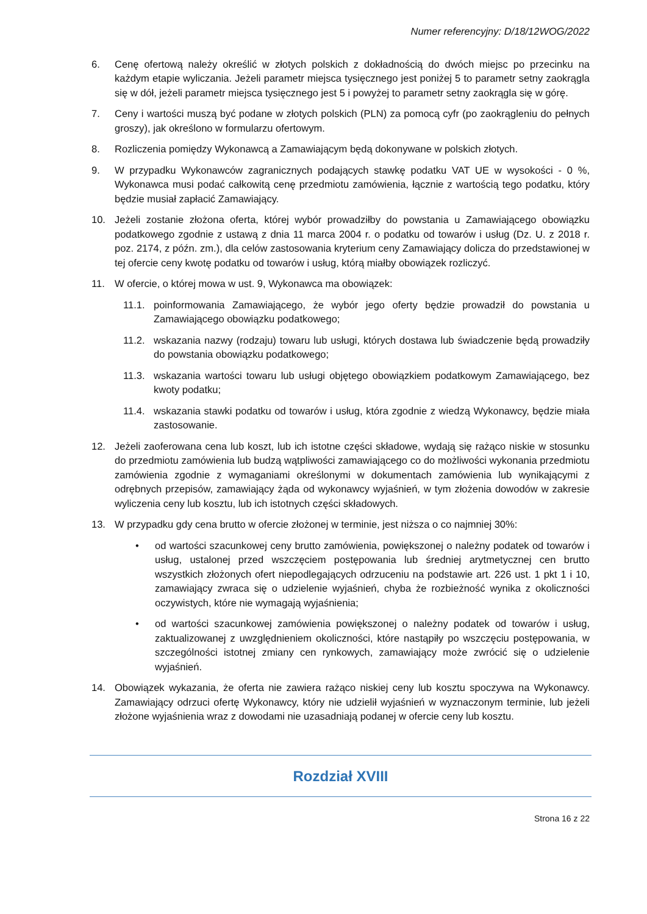Numer referencyjny: D/18/12WOG/2022
6. Cenę ofertową należy określić w złotych polskich z dokładnością do dwóch miejsc po przecinku na każdym etapie wyliczania. Jeżeli parametr miejsca tysięcznego jest poniżej 5 to parametr setny zaokrągla się w dół, jeżeli parametr miejsca tysięcznego jest 5 i powyżej to parametr setny zaokrągla się w górę.
7. Ceny i wartości muszą być podane w złotych polskich (PLN) za pomocą cyfr (po zaokrągleniu do pełnych groszy), jak określono w formularzu ofertowym.
8. Rozliczenia pomiędzy Wykonawcą a Zamawiającym będą dokonywane w polskich złotych.
9. W przypadku Wykonawców zagranicznych podających stawkę podatku VAT UE w wysokości - 0 %, Wykonawca musi podać całkowitą cenę przedmiotu zamówienia, łącznie z wartością tego podatku, który będzie musiał zapłacić Zamawiający.
10. Jeżeli zostanie złożona oferta, której wybór prowadziłby do powstania u Zamawiającego obowiązku podatkowego zgodnie z ustawą z dnia 11 marca 2004 r. o podatku od towarów i usług (Dz. U. z 2018 r. poz. 2174, z późn. zm.), dla celów zastosowania kryterium ceny Zamawiający dolicza do przedstawionej w tej ofercie ceny kwotę podatku od towarów i usług, którą miałby obowiązek rozliczyć.
11. W ofercie, o której mowa w ust. 9, Wykonawca ma obowiązek:
11.1. poinformowania Zamawiającego, że wybór jego oferty będzie prowadził do powstania u Zamawiającego obowiązku podatkowego;
11.2. wskazania nazwy (rodzaju) towaru lub usługi, których dostawa lub świadczenie będą prowadziły do powstania obowiązku podatkowego;
11.3. wskazania wartości towaru lub usługi objętego obowiązkiem podatkowym Zamawiającego, bez kwoty podatku;
11.4. wskazania stawki podatku od towarów i usług, która zgodnie z wiedzą Wykonawcy, będzie miała zastosowanie.
12. Jeżeli zaoferowana cena lub koszt, lub ich istotne części składowe, wydają się rażąco niskie w stosunku do przedmiotu zamówienia lub budzą wątpliwości zamawiającego co do możliwości wykonania przedmiotu zamówienia zgodnie z wymaganiami określonymi w dokumentach zamówienia lub wynikającymi z odrębnych przepisów, zamawiający żąda od wykonawcy wyjaśnień, w tym złożenia dowodów w zakresie wyliczenia ceny lub kosztu, lub ich istotnych części składowych.
13. W przypadku gdy cena brutto w ofercie złożonej w terminie, jest niższa o co najmniej 30%:
• od wartości szacunkowej ceny brutto zamówienia, powiększonej o należny podatek od towarów i usług, ustalonej przed wszczęciem postępowania lub średniej arytmetycznej cen brutto wszystkich złożonych ofert niepodlegających odrzuceniu na podstawie art. 226 ust. 1 pkt 1 i 10, zamawiający zwraca się o udzielenie wyjaśnień, chyba że rozbieżność wynika z okoliczności oczywistych, które nie wymagają wyjaśnienia;
• od wartości szacunkowej zamówienia powiększonej o należny podatek od towarów i usług, zaktualizowanej z uwzględnieniem okoliczności, które nastąpiły po wszczęciu postępowania, w szczególności istotnej zmiany cen rynkowych, zamawiający może zwrócić się o udzielenie wyjaśnień.
14. Obowiązek wykazania, że oferta nie zawiera rażąco niskiej ceny lub kosztu spoczywa na Wykonawcy. Zamawiający odrzuci ofertę Wykonawcy, który nie udzielił wyjaśnień w wyznaczonym terminie, lub jeżeli złożone wyjaśnienia wraz z dowodami nie uzasadniają podanej w ofercie ceny lub kosztu.
Rozdział XVIII
Strona 16 z 22